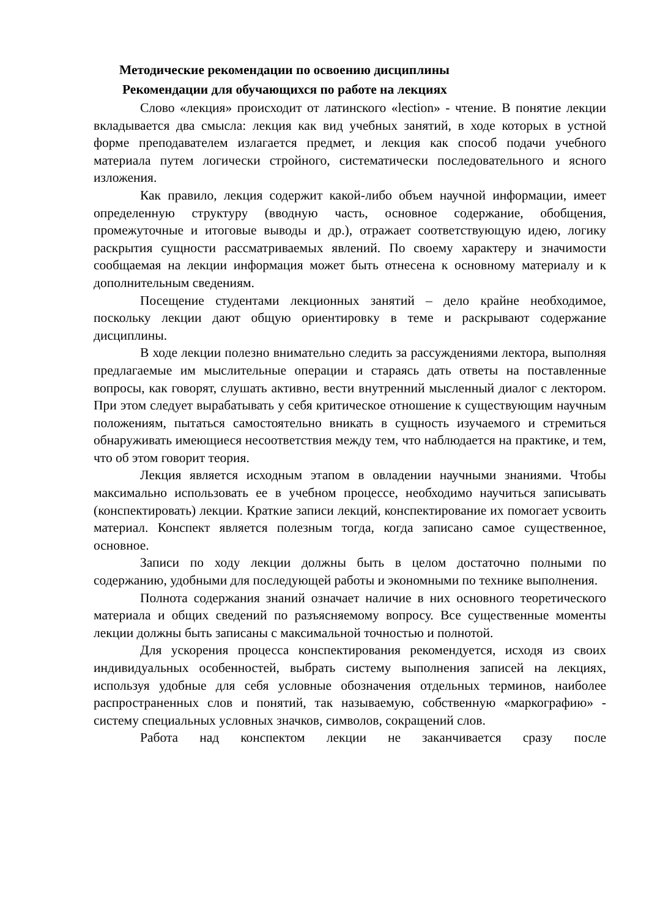Методические рекомендации по освоению дисциплины
Рекомендации для обучающихся по работе на лекциях
Слово «лекция» происходит от латинского «lection» - чтение. В понятие лекции вкладывается два смысла: лекция как вид учебных занятий, в ходе которых в устной форме преподавателем излагается предмет, и лекция как способ подачи учебного материала путем логически стройного, систематически последовательного и ясного изложения.
Как правило, лекция содержит какой-либо объем научной информации, имеет определенную структуру (вводную часть, основное содержание, обобщения, промежуточные и итоговые выводы и др.), отражает соответствующую идею, логику раскрытия сущности рассматриваемых явлений. По своему характеру и значимости сообщаемая на лекции информация может быть отнесена к основному материалу и к дополнительным сведениям.
Посещение студентами лекционных занятий – дело крайне необходимое, поскольку лекции дают общую ориентировку в теме и раскрывают содержание дисциплины.
В ходе лекции полезно внимательно следить за рассуждениями лектора, выполняя предлагаемые им мыслительные операции и стараясь дать ответы на поставленные вопросы, как говорят, слушать активно, вести внутренний мысленный диалог с лектором. При этом следует вырабатывать у себя критическое отношение к существующим научным положениям, пытаться самостоятельно вникать в сущность изучаемого и стремиться обнаруживать имеющиеся несоответствия между тем, что наблюдается на практике, и тем, что об этом говорит теория.
Лекция является исходным этапом в овладении научными знаниями. Чтобы максимально использовать ее в учебном процессе, необходимо научиться записывать (конспектировать) лекции. Краткие записи лекций, конспектирование их помогает усвоить материал. Конспект является полезным тогда, когда записано самое существенное, основное.
Записи по ходу лекции должны быть в целом достаточно полными по содержанию, удобными для последующей работы и экономными по технике выполнения.
Полнота содержания знаний означает наличие в них основного теоретического материала и общих сведений по разъясняемому вопросу. Все существенные моменты лекции должны быть записаны с максимальной точностью и полнотой.
Для ускорения процесса конспектирования рекомендуется, исходя из своих индивидуальных особенностей, выбрать систему выполнения записей на лекциях, используя удобные для себя условные обозначения отдельных терминов, наиболее распространенных слов и понятий, так называемую, собственную «маркографию» - систему специальных условных значков, символов, сокращений слов.
Работа над конспектом лекции не заканчивается сразу после